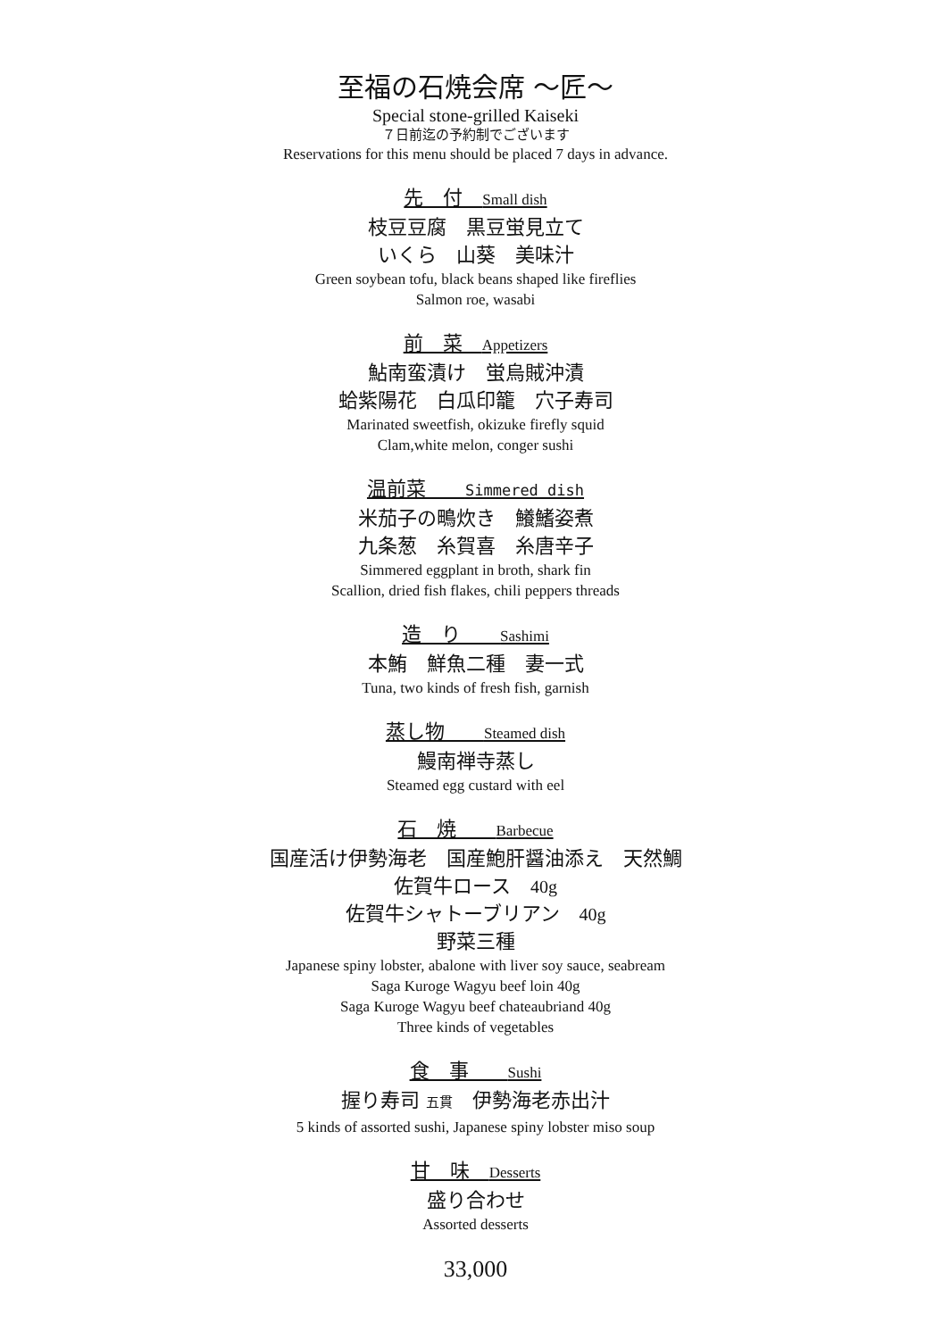至福の石焼会席 〜匠〜
Special stone-grilled Kaiseki
７日前迄の予約制でございます
Reservations for this menu should be placed 7 days in advance.
先　付　Small dish
枝豆豆腐　黒豆蛍見立て
いくら　山葵　美味汁
Green soybean tofu, black beans shaped like fireflies
Salmon roe, wasabi
前　菜　Appetizers
鮎南蛮漬け　蛍烏賊沖漬
蛤紫陽花　白瓜印籠　穴子寿司
Marinated sweetfish, okizuke firefly squid
Clam,white melon, conger sushi
温前菜　　Simmered dish
米茄子の鴫炊き　鱶鰭姿煮
九条葱　糸賀喜　糸唐辛子
Simmered eggplant in broth, shark fin
Scallion, dried fish flakes, chili peppers threads
造　り　　Sashimi
本鮪　鮮魚二種　妻一式
Tuna, two kinds of fresh fish, garnish
蒸し物　　Steamed dish
鰻南禅寺蒸し
Steamed egg custard with eel
石　焼　　Barbecue
国産活け伊勢海老　国産鮑肝醤油添え　天然鯛
佐賀牛ロース　40g
佐賀牛シャトーブリアン　40g
野菜三種
Japanese spiny lobster, abalone with liver soy sauce, seabream
Saga Kuroge Wagyu beef loin 40g
Saga Kuroge Wagyu beef chateaubriand 40g
Three kinds of vegetables
食　事　　Sushi
握り寿司 五貫　伊勢海老赤出汁
5 kinds of assorted sushi, Japanese spiny lobster miso soup
甘　味　Desserts
盛り合わせ
Assorted desserts
33,000